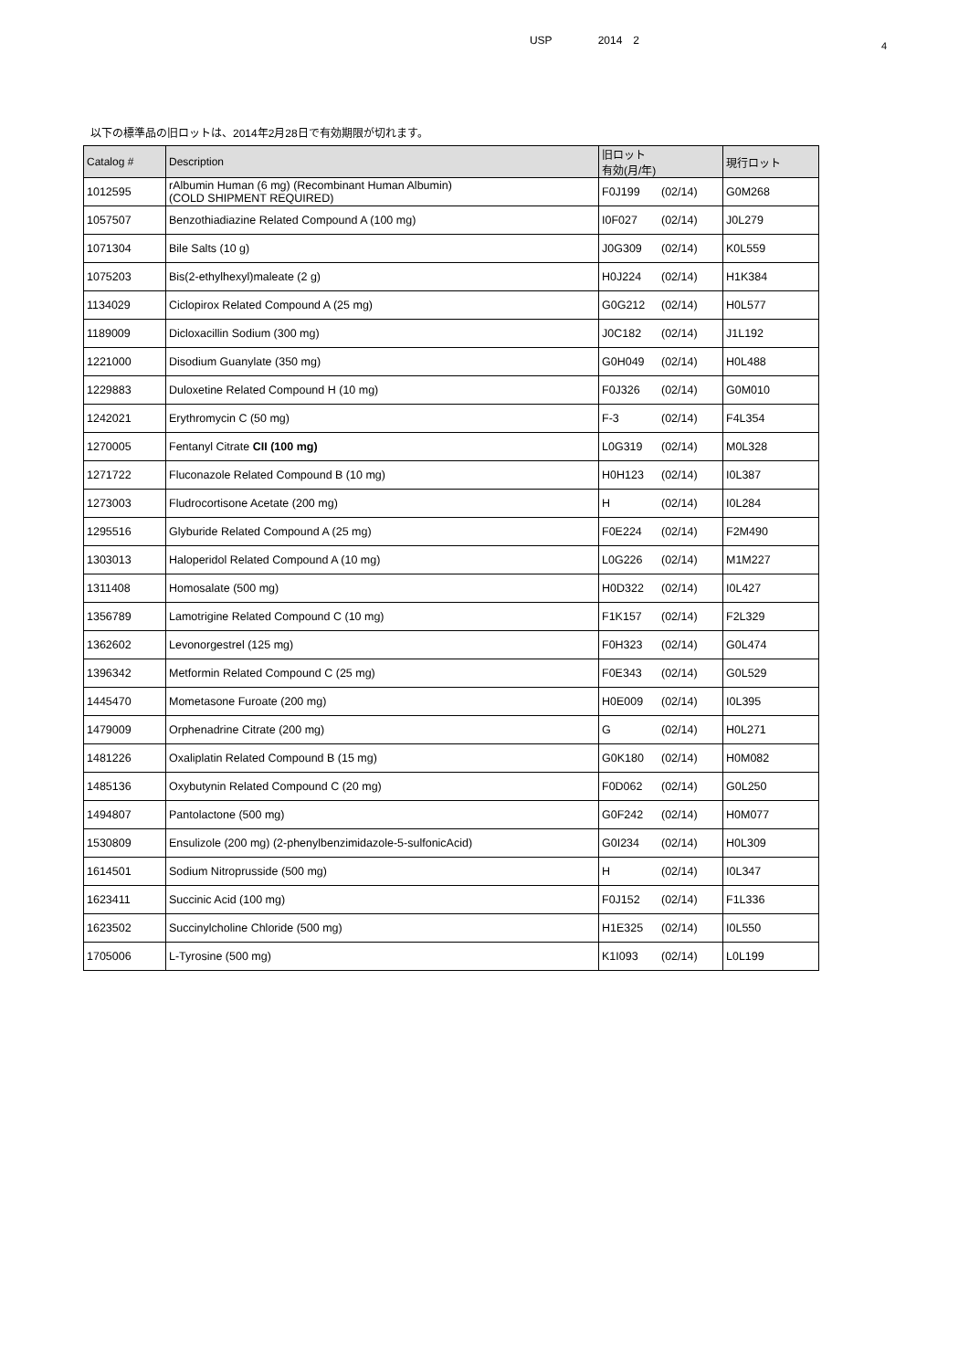USP 2014　2
4
以下の標準品の旧ロットは、2014年2月28日で有効期限が切れます。
| Catalog # | Description | 旧ロット 有効(月/年) | 現行ロット |
| --- | --- | --- | --- |
| 1012595 | rAlbumin Human (6 mg) (Recombinant Human Albumin) (COLD SHIPMENT REQUIRED) | F0J199 (02/14) | G0M268 |
| 1057507 | Benzothiadiazine Related Compound A (100 mg) | I0F027 (02/14) | J0L279 |
| 1071304 | Bile Salts (10 g) | J0G309 (02/14) | K0L559 |
| 1075203 | Bis(2-ethylhexyl)maleate (2 g) | H0J224 (02/14) | H1K384 |
| 1134029 | Ciclopirox Related Compound A (25 mg) | G0G212 (02/14) | H0L577 |
| 1189009 | Dicloxacillin Sodium (300 mg) | J0C182 (02/14) | J1L192 |
| 1221000 | Disodium Guanylate (350 mg) | G0H049 (02/14) | H0L488 |
| 1229883 | Duloxetine Related Compound H (10 mg) | F0J326 (02/14) | G0M010 |
| 1242021 | Erythromycin C (50 mg) | F-3 (02/14) | F4L354 |
| 1270005 | Fentanyl Citrate CII (100 mg) | L0G319 (02/14) | M0L328 |
| 1271722 | Fluconazole Related Compound B (10 mg) | H0H123 (02/14) | I0L387 |
| 1273003 | Fludrocortisone Acetate (200 mg) | H (02/14) | I0L284 |
| 1295516 | Glyburide Related Compound A (25 mg) | F0E224 (02/14) | F2M490 |
| 1303013 | Haloperidol Related Compound A (10 mg) | L0G226 (02/14) | M1M227 |
| 1311408 | Homosalate (500 mg) | H0D322 (02/14) | I0L427 |
| 1356789 | Lamotrigine Related Compound C (10 mg) | F1K157 (02/14) | F2L329 |
| 1362602 | Levonorgestrel (125 mg) | F0H323 (02/14) | G0L474 |
| 1396342 | Metformin Related Compound C (25 mg) | F0E343 (02/14) | G0L529 |
| 1445470 | Mometasone Furoate (200 mg) | H0E009 (02/14) | I0L395 |
| 1479009 | Orphenadrine Citrate (200 mg) | G (02/14) | H0L271 |
| 1481226 | Oxaliplatin Related Compound B (15 mg) | G0K180 (02/14) | H0M082 |
| 1485136 | Oxybutynin Related Compound C (20 mg) | F0D062 (02/14) | G0L250 |
| 1494807 | Pantolactone (500 mg) | G0F242 (02/14) | H0M077 |
| 1530809 | Ensulizole (200 mg) (2-phenylbenzimidazole-5-sulfonicAcid) | G0I234 (02/14) | H0L309 |
| 1614501 | Sodium Nitroprusside (500 mg) | H (02/14) | I0L347 |
| 1623411 | Succinic Acid (100 mg) | F0J152 (02/14) | F1L336 |
| 1623502 | Succinylcholine Chloride (500 mg) | H1E325 (02/14) | I0L550 |
| 1705006 | L-Tyrosine (500 mg) | K1I093 (02/14) | L0L199 |